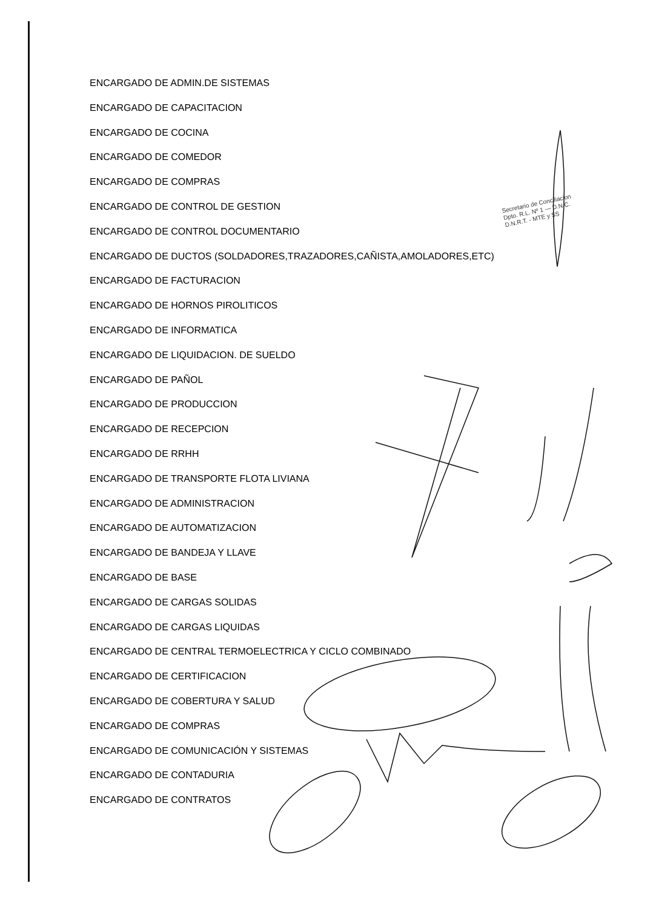ENCARGADO DE ADMIN.DE SISTEMAS
ENCARGADO DE CAPACITACION
ENCARGADO DE COCINA
ENCARGADO DE COMEDOR
ENCARGADO DE COMPRAS
ENCARGADO DE CONTROL DE GESTION
ENCARGADO DE CONTROL DOCUMENTARIO
ENCARGADO DE DUCTOS (SOLDADORES,TRAZADORES,CAÑISTA,AMOLADORES,ETC)
ENCARGADO DE FACTURACION
ENCARGADO DE HORNOS PIROLITICOS
ENCARGADO DE INFORMATICA
ENCARGADO DE LIQUIDACION. DE SUELDO
ENCARGADO DE PAÑOL
ENCARGADO DE PRODUCCION
ENCARGADO DE RECEPCION
ENCARGADO DE RRHH
ENCARGADO DE TRANSPORTE FLOTA LIVIANA
ENCARGADO DE ADMINISTRACION
ENCARGADO DE AUTOMATIZACION
ENCARGADO DE BANDEJA Y LLAVE
ENCARGADO DE BASE
ENCARGADO DE CARGAS SOLIDAS
ENCARGADO DE CARGAS LIQUIDAS
ENCARGADO DE CENTRAL TERMOELECTRICA Y CICLO COMBINADO
ENCARGADO DE CERTIFICACION
ENCARGADO DE COBERTURA Y SALUD
ENCARGADO DE COMPRAS
ENCARGADO DE COMUNICACIÓN Y SISTEMAS
ENCARGADO DE CONTADURIA
ENCARGADO DE CONTRATOS
Secretario de Conciliacion
Dpto. R.L. Nº 1 — D.N.C.
D.N.R.T. - MTE y SS